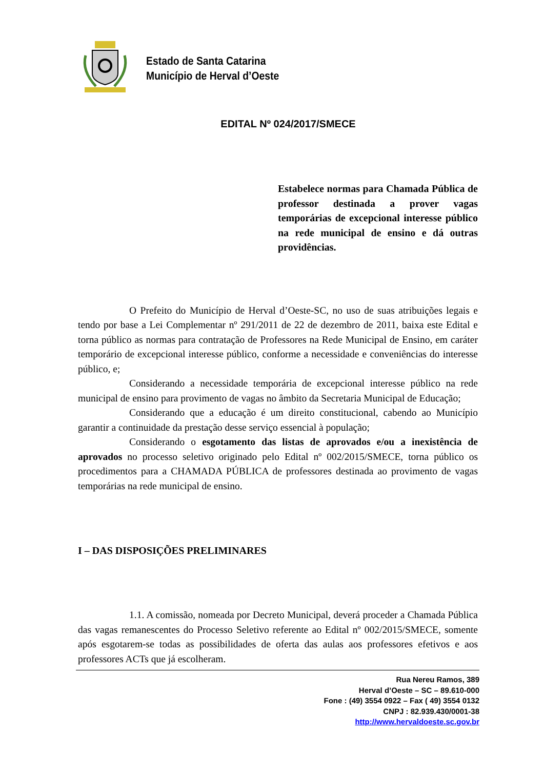Estado de Santa Catarina
Município de Herval d’Oeste
EDITAL Nº 024/2017/SMECE
Estabelece normas para Chamada Pública de professor destinada a prover vagas temporárias de excepcional interesse público na rede municipal de ensino e dá outras providências.
O Prefeito do Município de Herval d’Oeste-SC, no uso de suas atribuições legais e tendo por base a Lei Complementar nº 291/2011 de 22 de dezembro de 2011, baixa este Edital e torna público as normas para contratação de Professores na Rede Municipal de Ensino, em caráter temporário de excepcional interesse público, conforme a necessidade e conveniências do interesse público, e;
Considerando a necessidade temporária de excepcional interesse público na rede municipal de ensino para provimento de vagas no âmbito da Secretaria Municipal de Educação;
Considerando que a educação é um direito constitucional, cabendo ao Município garantir a continuidade da prestação desse serviço essencial à população;
Considerando o esgotamento das listas de aprovados e/ou a inexistência de aprovados no processo seletivo originado pelo Edital nº 002/2015/SMECE, torna público os procedimentos para a CHAMADA PÚBLICA de professores destinada ao provimento de vagas temporárias na rede municipal de ensino.
I – DAS DISPOSIÇÕES PRELIMINARES
1.1. A comissão, nomeada por Decreto Municipal, deverá proceder a Chamada Pública das vagas remanescentes do Processo Seletivo referente ao Edital nº 002/2015/SMECE, somente após esgotarem-se todas as possibilidades de oferta das aulas aos professores efetivos e aos professores ACTs que já escolheram.
Rua Nereu Ramos, 389
Herval d’Oeste – SC – 89.610-000
Fone : (49) 3554 0922 – Fax ( 49) 3554 0132
CNPJ : 82.939.430/0001-38
http://www.hervaldoeste.sc.gov.br